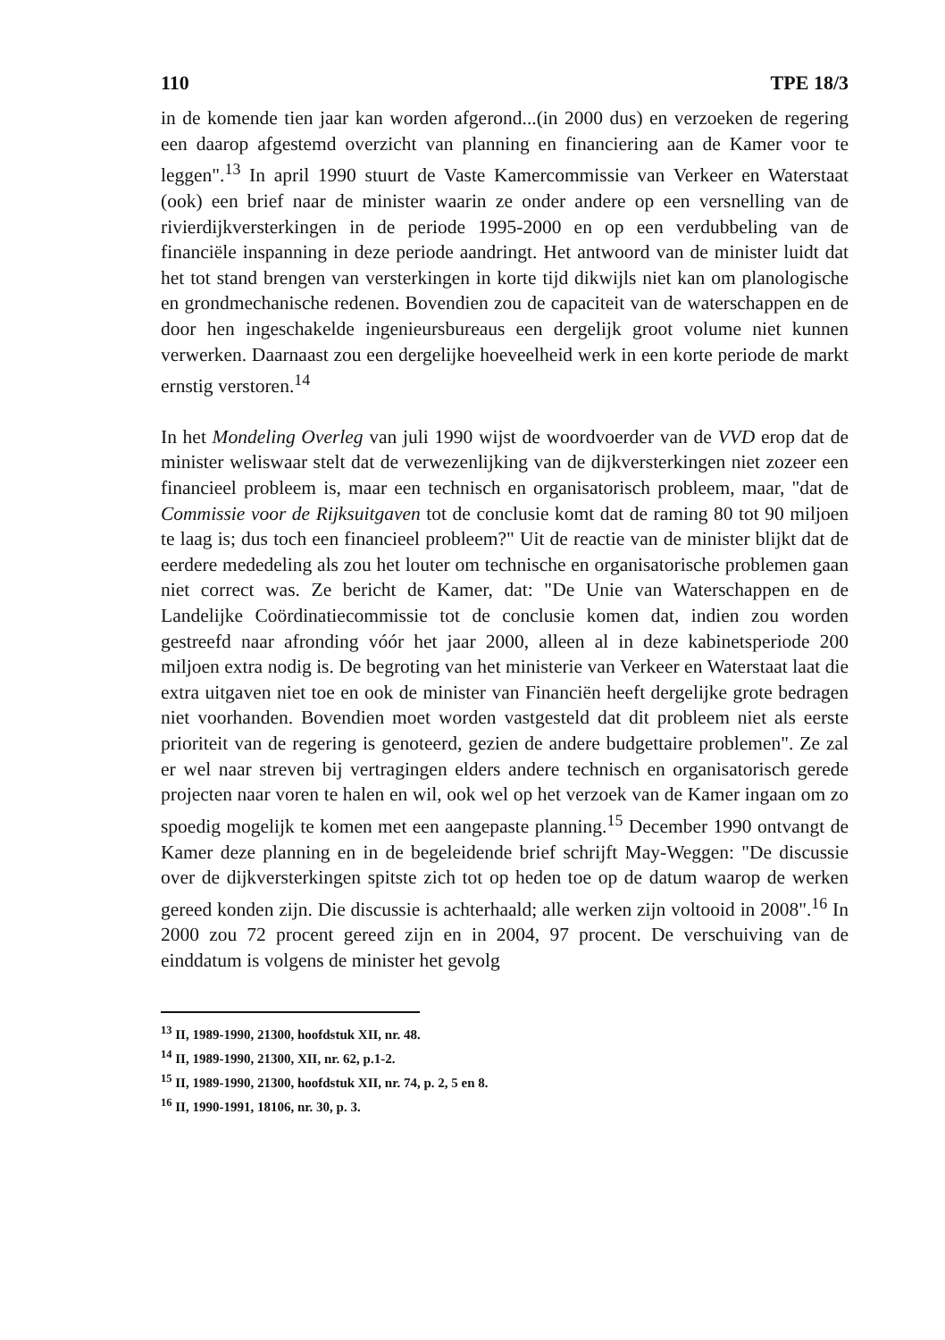110 TPE 18/3
in de komende tien jaar kan worden afgerond...(in 2000 dus) en verzoeken de regering een daarop afgestemd overzicht van planning en financiering aan de Kamer voor te leggen".<sup>13</sup> In april 1990 stuurt de Vaste Kamercommissie van Verkeer en Waterstaat (ook) een brief naar de minister waarin ze onder andere op een versnelling van de rivierdijkversterkingen in de periode 1995-2000 en op een verdubbeling van de financiële inspanning in deze periode aandringt. Het antwoord van de minister luidt dat het tot stand brengen van versterkingen in korte tijd dikwijls niet kan om planologische en grondmechanische redenen. Bovendien zou de capaciteit van de waterschappen en de door hen ingeschakelde ingenieursbureaus een dergelijk groot volume niet kunnen verwerken. Daarnaast zou een dergelijke hoeveelheid werk in een korte periode de markt ernstig verstoren.<sup>14</sup>
In het Mondeling Overleg van juli 1990 wijst de woordvoerder van de VVD erop dat de minister weliswaar stelt dat de verwezenlijking van de dijkversterkingen niet zozeer een financieel probleem is, maar een technisch en organisatorisch probleem, maar, "dat de Commissie voor de Rijksuitgaven tot de conclusie komt dat de raming 80 tot 90 miljoen te laag is; dus toch een financieel probleem?" Uit de reactie van de minister blijkt dat de eerdere mededeling als zou het louter om technische en organisatorische problemen gaan niet correct was. Ze bericht de Kamer, dat: "De Unie van Waterschappen en de Landelijke Coördinatiecommissie tot de conclusie komen dat, indien zou worden gestreefd naar afronding vóór het jaar 2000, alleen al in deze kabinetsperiode 200 miljoen extra nodig is. De begroting van het ministerie van Verkeer en Waterstaat laat die extra uitgaven niet toe en ook de minister van Financiën heeft dergelijke grote bedragen niet voorhanden. Bovendien moet worden vastgesteld dat dit probleem niet als eerste prioriteit van de regering is genoteerd, gezien de andere budgettaire problemen". Ze zal er wel naar streven bij vertragingen elders andere technisch en organisatorisch gerede projecten naar voren te halen en wil, ook wel op het verzoek van de Kamer ingaan om zo spoedig mogelijk te komen met een aangepaste planning.<sup>15</sup> December 1990 ontvangt de Kamer deze planning en in de begeleidende brief schrijft May-Weggen: "De discussie over de dijkversterkingen spitste zich tot op heden toe op de datum waarop de werken gereed konden zijn. Die discussie is achterhaald; alle werken zijn voltooid in 2008".<sup>16</sup> In 2000 zou 72 procent gereed zijn en in 2004, 97 procent. De verschuiving van de einddatum is volgens de minister het gevolg
<sup>13</sup> II, 1989-1990, 21300, hoofdstuk XII, nr. 48.
<sup>14</sup> II, 1989-1990, 21300, XII, nr. 62, p.1-2.
<sup>15</sup> II, 1989-1990, 21300, hoofdstuk XII, nr. 74, p. 2, 5 en 8.
<sup>16</sup> II, 1990-1991, 18106, nr. 30, p. 3.